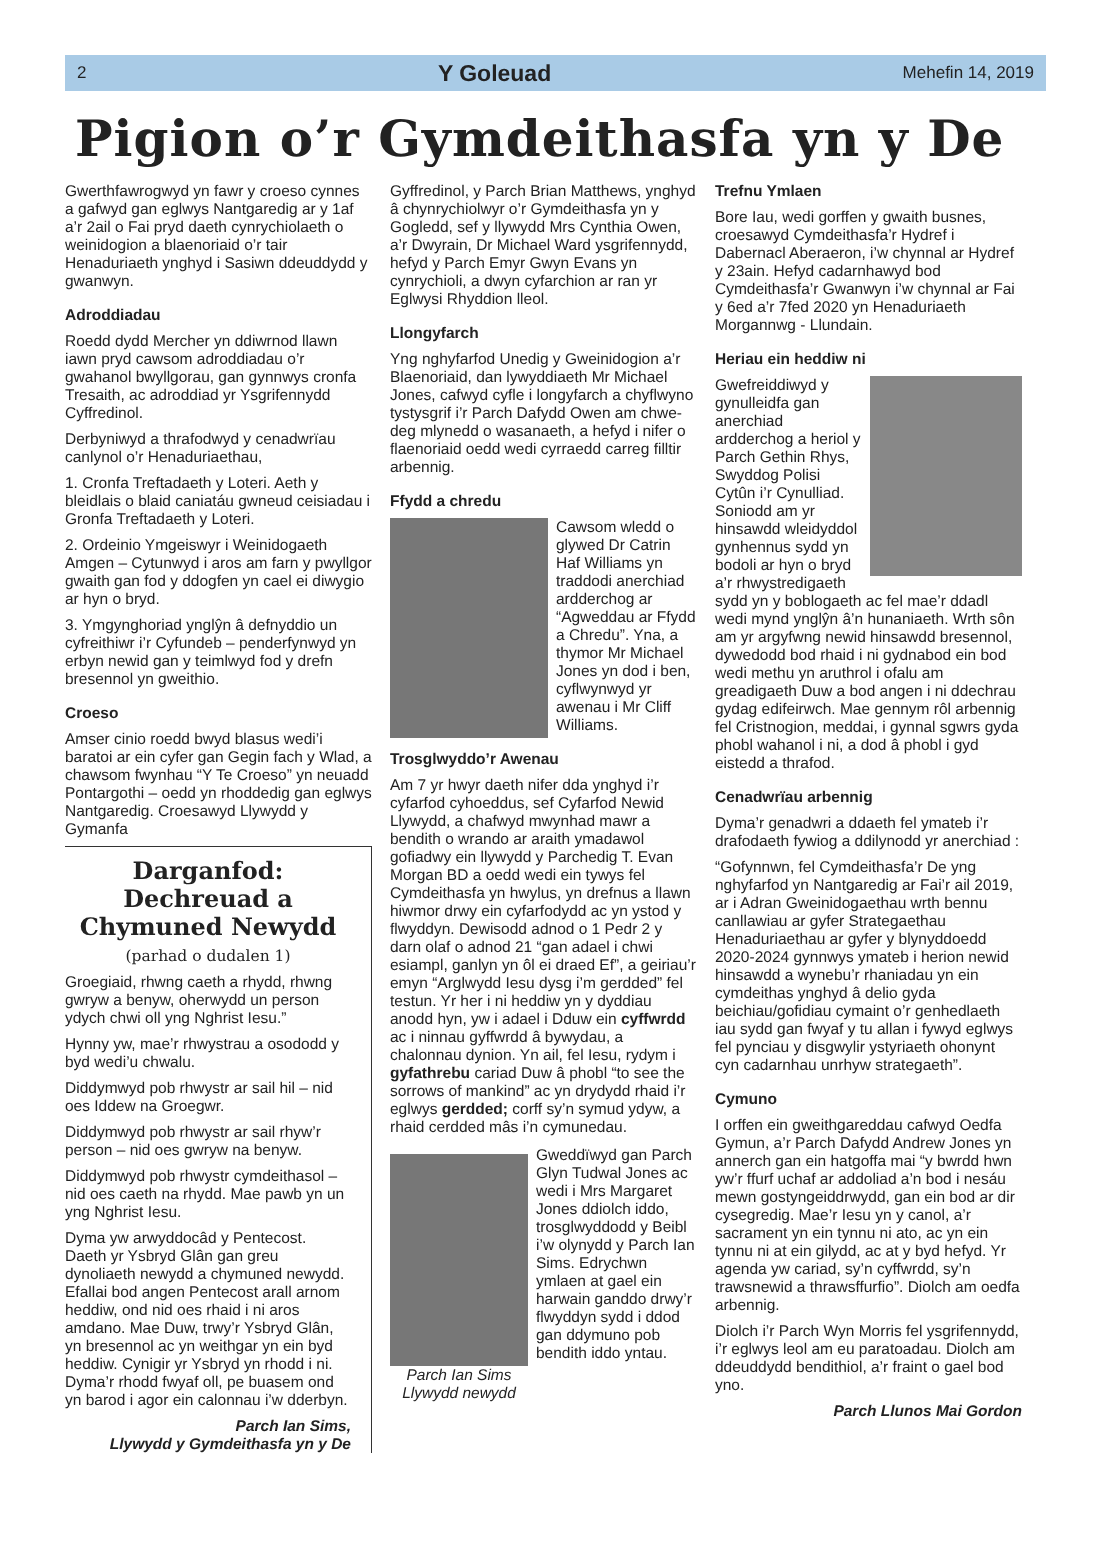2 Y Goleuad Mehefin 14, 2019
Pigion o’r Gymdeithasfa yn y De
Gwerthfawrogwyd yn fawr y croeso cynnes a gafwyd gan eglwys Nantgaredig ar y 1af a’r 2ail o Fai pryd daeth cynrychiolaeth o weinidogion a blaenoriaid o’r tair Henaduriaeth ynghyd i Sasiwn ddeuddydd y gwanwyn.
Adroddiadau
Roedd dydd Mercher yn ddiwrnod llawn iawn pryd cawsom adroddiadau o’r gwahanol bwyllgorau, gan gynnwys cronfa Tresaith, ac adroddiad yr Ysgrifennydd Cyffredinol.
Derbyniwyd a thrafodwyd y cenadwrïau canlynol o’r Henaduriaethau,
1. Cronfa Treftadaeth y Loteri. Aeth y bleidlais o blaid caniatáu gwneud ceisiadau i Gronfa Treftadaeth y Loteri.
2. Ordeinio Ymgeiswyr i Weinidogaeth Amgen – Cytunwyd i aros am farn y pwyllgor gwaith gan fod y ddogfen yn cael ei diwygio ar hyn o bryd.
3. Ymgynghoriad ynglŷn â defnyddio un cyfreithiwr i’r Cyfundeb – penderfynwyd yn erbyn newid gan y teimlwyd fod y drefn bresennol yn gweithio.
Croeso
Amser cinio roedd bwyd blasus wedi’i baratoi ar ein cyfer gan Gegin fach y Wlad, a chawsom fwynhau “Y Te Croeso” yn neuadd Pontargothi – oedd yn rhoddedig gan eglwys Nantgaredig. Croesawyd Llywydd y Gymanfa
Darganfod: Dechreuad a Chymuned Newydd
(parhad o dudalen 1)
Groegiaid, rhwng caeth a rhydd, rhwng gwryw a benyw, oherwydd un person ydych chwi oll yng Nghrist Iesu.”
Hynny yw, mae’r rhwystrau a osododd y byd wedi’u chwalu.
Diddymwyd pob rhwystr ar sail hil – nid oes Iddew na Groegwr.
Diddymwyd pob rhwystr ar sail rhyw’r person – nid oes gwryw na benyw.
Diddymwyd pob rhwystr cymdeithasol – nid oes caeth na rhydd. Mae pawb yn un yng Nghrist Iesu.
Dyma yw arwyddocâd y Pentecost. Daeth yr Ysbryd Glân gan greu dynoliaeth newydd a chymuned newydd. Efallai bod angen Pentecost arall arnom heddiw, ond nid oes rhaid i ni aros amdano. Mae Duw, trwy’r Ysbryd Glân, yn bresennol ac yn weithgar yn ein byd heddiw. Cynigir yr Ysbryd yn rhodd i ni. Dyma’r rhodd fwyaf oll, pe buasem ond yn barod i agor ein calonnau i’w dderbyn.
Parch Ian Sims,
Llywydd y Gymdeithasfa yn y De
Gyffredinol, y Parch Brian Matthews, ynghyd â chynrychiolwyr o’r Gymdeithasfa yn y Gogledd, sef y llywydd Mrs Cynthia Owen, a’r Dwyrain, Dr Michael Ward ysgrifennydd, hefyd y Parch Emyr Gwyn Evans yn cynrychioli, a dwyn cyfarchion ar ran yr Eglwysi Rhyddion lleol.
Llongyfarch
Yng nghyfarfod Unedig y Gweinidogion a’r Blaenoriaid, dan lywyddiaeth Mr Michael Jones, cafwyd cyfle i longyfarch a chyflwyno tystysgrif i’r Parch Dafydd Owen am chwe-deg mlynedd o wasanaeth, a hefyd i nifer o flaenoriaid oedd wedi cyrraedd carreg filltir arbennig.
Ffydd a chredu
Cawsom wledd o glywed Dr Catrin Haf Williams yn traddodi anerchiad ardderchog ar “Agweddau ar Ffydd a Chredu”. Yna, a thymor Mr Michael Jones yn dod i ben, cyflwynwyd yr awenau i Mr Cliff Williams.
Trosglwyddo’r Awenau
Am 7 yr hwyr daeth nifer dda ynghyd i’r cyfarfod cyhoeddus, sef Cyfarfod Newid Llywydd, a chafwyd mwynhad mawr a bendith o wrando ar araith ymadawol gofiadwy ein llywydd y Parchedig T. Evan Morgan BD a oedd wedi ein tywys fel Cymdeithasfa yn hwylus, yn drefnus a llawn hiwmor drwy ein cyfarfodydd ac yn ystod y flwyddyn. Dewisodd adnod o 1 Pedr 2 y darn olaf o adnod 21 “gan adael i chwi esiampl, ganlyn yn ôl ei draed Ef”, a geiriau’r emyn “Arglwydd Iesu dysg i’m gerdded” fel testun. Yr her i ni heddiw yn y dyddiau anodd hyn, yw i adael i Dduw ein cyffwrdd ac i ninnau gyffwrdd â bywydau, a chalonnau dynion. Yn ail, fel Iesu, rydym i gyfathrebu cariad Duw â phobl “to see the sorrows of mankind” ac yn drydydd rhaid i’r eglwys gerdded; corff sy’n symud ydyw, a rhaid cerdded mâs i’n cymunedau.
Parch Ian Sims
Llywydd newydd
Gweddïwyd gan Parch Glyn Tudwal Jones ac wedi i Mrs Margaret Jones ddiolch iddo, trosglwyddodd y Beibl i’w olynydd y Parch Ian Sims. Edrychwn ymlaen at gael ein harwain ganddo drwy’r flwyddyn sydd i ddod gan ddymuno pob bendith iddo yntau.
Trefnu Ymlaen
Bore Iau, wedi gorffen y gwaith busnes, croesawyd Cymdeithasfa’r Hydref i Dabernacl Aberaeron, i’w chynnal ar Hydref y 23ain. Hefyd cadarnhawyd bod Cymdeithasfa’r Gwanwyn i’w chynnal ar Fai y 6ed a’r 7fed 2020 yn Henaduriaeth Morgannwg - Llundain.
Heriau ein heddiw ni
Gwefreiddiwyd y gynulleidfa gan anerchiad ardderchog a heriol y Parch Gethin Rhys, Swyddog Polisi Cytûn i’r Cynulliad. Soniodd am yr hinsawdd wleidyddol gynhennus sydd yn bodoli ar hyn o bryd a’r rhwystredigaeth sydd yn y boblogaeth ac fel mae’r ddadl wedi mynd ynglŷn â’n hunaniaeth. Wrth sôn am yr argyfwng newid hinsawdd bresennol, dywedodd bod rhaid i ni gydnabod ein bod wedi methu yn aruthrol i ofalu am greadigaeth Duw a bod angen i ni ddechrau gydag edifeirwch. Mae gennym rôl arbennig fel Cristnogion, meddai, i gynnal sgwrs gyda phobl wahanol i ni, a dod â phobl i gyd eistedd a thrafod.
Cenadwrïau arbennig
Dyma’r genadwri a ddaeth fel ymateb i’r drafodaeth fywiog a ddilynodd yr anerchiad :
“Gofynnwn, fel Cymdeithasfa’r De yng nghyfarfod yn Nantgaredig ar Fai’r ail 2019, ar i Adran Gweinidogaethau wrth bennu canllawiau ar gyfer Strategaethau Henaduriaethau ar gyfer y blynyddoedd 2020-2024 gynnwys ymateb i herion newid hinsawdd a wynebu’r rhaniadau yn ein cymdeithas ynghyd â delio gyda beichiau/gofidiau cymaint o’r genhedlaeth iau sydd gan fwyaf y tu allan i fywyd eglwys fel pynciau y disgwylir ystyriaeth ohonynt cyn cadarnhau unrhyw strategaeth”.
Cymuno
I orffen ein gweithgareddau cafwyd Oedfa Gymun, a’r Parch Dafydd Andrew Jones yn annerch gan ein hatgoffa mai “y bwrdd hwn yw’r ffurf uchaf ar addoliad a’n bod i nesáu mewn gostyngeiddrwydd, gan ein bod ar dir cysegredig. Mae’r Iesu yn y canol, a’r sacrament yn ein tynnu ni ato, ac yn ein tynnu ni at ein gilydd, ac at y byd hefyd. Yr agenda yw cariad, sy’n cyffwrdd, sy’n trawsnewid a thrawsffurfio”. Diolch am oedfa arbennig.
Diolch i’r Parch Wyn Morris fel ysgrifennydd, i’r eglwys leol am eu paratoadau. Diolch am ddeuddydd bendithiol, a’r fraint o gael bod yno.
Parch Llunos Mai Gordon